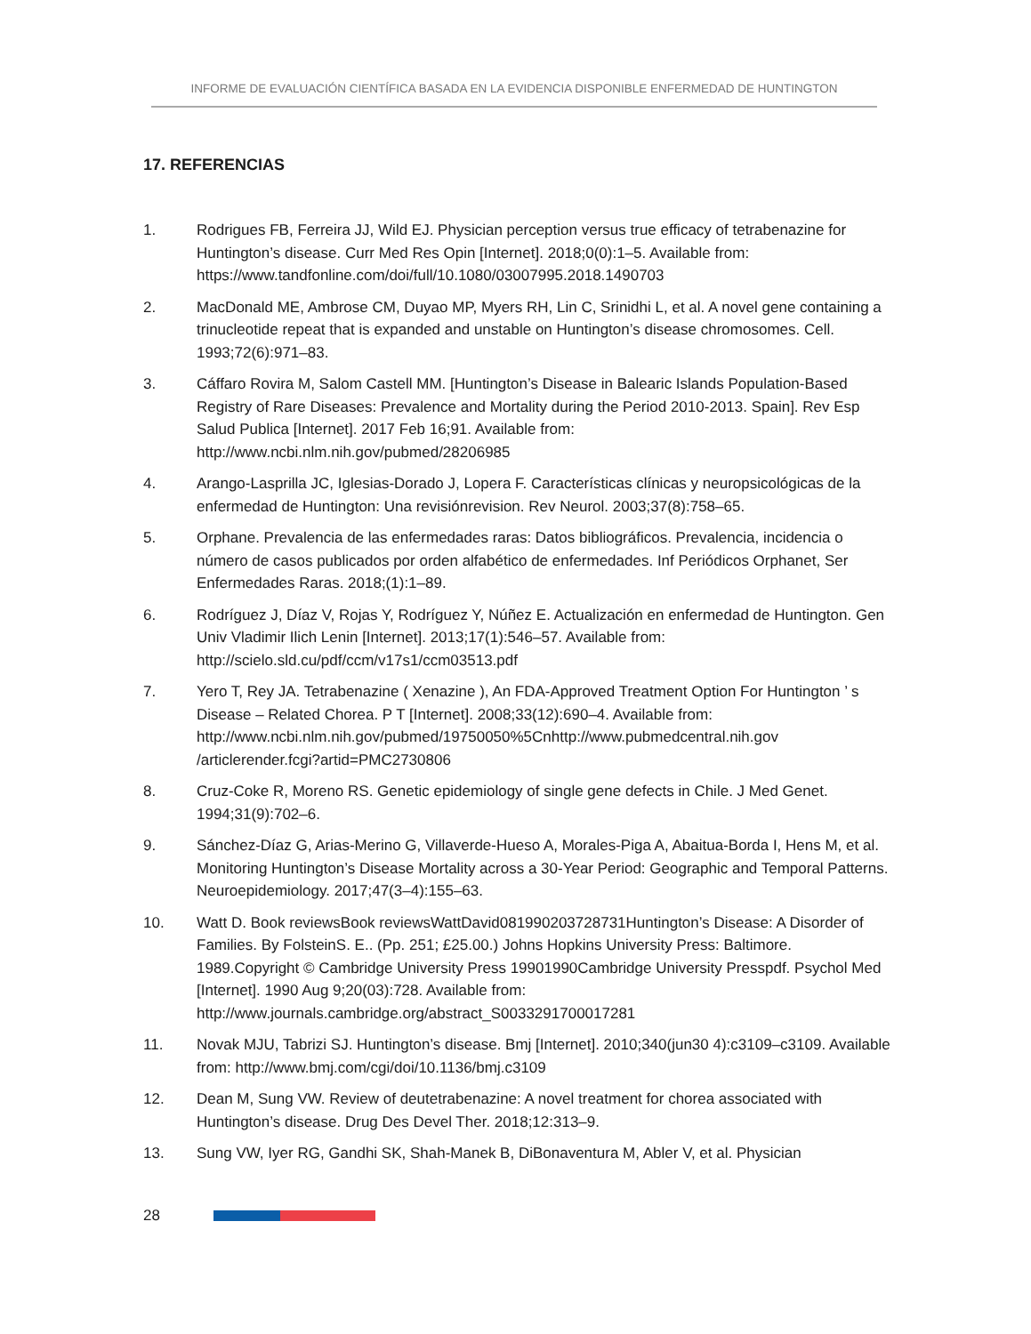INFORME DE EVALUACIÓN CIENTÍFICA BASADA EN LA EVIDENCIA DISPONIBLE ENFERMEDAD DE HUNTINGTON
17. REFERENCIAS
1. Rodrigues FB, Ferreira JJ, Wild EJ. Physician perception versus true efficacy of tetrabenazine for Huntington’s disease. Curr Med Res Opin [Internet]. 2018;0(0):1–5. Available from: https://www.tandfonline.com/doi/full/10.1080/03007995.2018.1490703
2. MacDonald ME, Ambrose CM, Duyao MP, Myers RH, Lin C, Srinidhi L, et al. A novel gene containing a trinucleotide repeat that is expanded and unstable on Huntington’s disease chromosomes. Cell. 1993;72(6):971–83.
3. Cáffaro Rovira M, Salom Castell MM. [Huntington’s Disease in Balearic Islands Population-Based Registry of Rare Diseases: Prevalence and Mortality during the Period 2010-2013. Spain]. Rev Esp Salud Publica [Internet]. 2017 Feb 16;91. Available from: http://www.ncbi.nlm.nih.gov/pubmed/28206985
4. Arango-Lasprilla JC, Iglesias-Dorado J, Lopera F. Características clínicas y neuropsicológicas de la enfermedad de Huntington: Una revisiónrevision. Rev Neurol. 2003;37(8):758–65.
5. Orphane. Prevalencia de las enfermedades raras: Datos bibliográficos. Prevalencia, incidencia o número de casos publicados por orden alfabético de enfermedades. Inf Periódicos Orphanet, Ser Enfermedades Raras. 2018;(1):1–89.
6. Rodríguez J, Díaz V, Rojas Y, Rodríguez Y, Núñez E. Actualización en enfermedad de Huntington. Gen Univ Vladimir Ilich Lenin [Internet]. 2013;17(1):546–57. Available from: http://scielo.sld.cu/pdf/ccm/v17s1/ccm03513.pdf
7. Yero T, Rey JA. Tetrabenazine ( Xenazine ), An FDA-Approved Treatment Option For Huntington ’ s Disease – Related Chorea. P T [Internet]. 2008;33(12):690–4. Available from: http://www.ncbi.nlm.nih.gov/pubmed/19750050%5Cnhttp://www.pubmedcentral.nih.gov /articlerender.fcgi?artid=PMC2730806
8. Cruz-Coke R, Moreno RS. Genetic epidemiology of single gene defects in Chile. J Med Genet. 1994;31(9):702–6.
9. Sánchez-Díaz G, Arias-Merino G, Villaverde-Hueso A, Morales-Piga A, Abaitua-Borda I, Hens M, et al. Monitoring Huntington’s Disease Mortality across a 30-Year Period: Geographic and Temporal Patterns. Neuroepidemiology. 2017;47(3–4):155–63.
10. Watt D. Book reviewsBook reviewsWattDavid081990203728731Huntington’s Disease: A Disorder of Families. By FolsteinS. E.. (Pp. 251; £25.00.) Johns Hopkins University Press: Baltimore. 1989.Copyright © Cambridge University Press 19901990Cambridge University Presspdf. Psychol Med [Internet]. 1990 Aug 9;20(03):728. Available from: http://www.journals.cambridge.org/abstract_S0033291700017281
11. Novak MJU, Tabrizi SJ. Huntington’s disease. Bmj [Internet]. 2010;340(jun30 4):c3109–c3109. Available from: http://www.bmj.com/cgi/doi/10.1136/bmj.c3109
12. Dean M, Sung VW. Review of deutetrabenazine: A novel treatment for chorea associated with Huntington’s disease. Drug Des Devel Ther. 2018;12:313–9.
13. Sung VW, Iyer RG, Gandhi SK, Shah-Manek B, DiBonaventura M, Abler V, et al. Physician
28